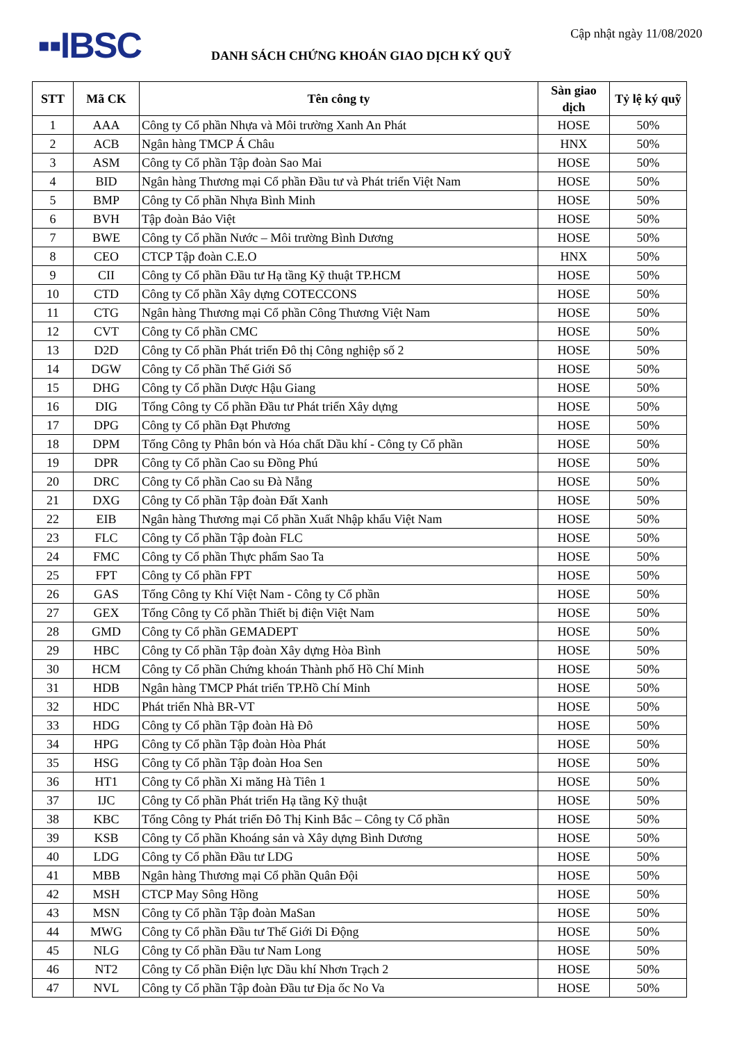▪▪IBSC
DANH SÁCH CHỨNG KHOÁN GIAO DỊCH KÝ QUỸ
Cập nhật ngày 11/08/2020
| STT | Mã CK | Tên công ty | Sàn giao dịch | Tỷ lệ ký quỹ |
| --- | --- | --- | --- | --- |
| 1 | AAA | Công ty Cổ phần Nhựa và Môi trường Xanh An Phát | HOSE | 50% |
| 2 | ACB | Ngân hàng TMCP Á Châu | HNX | 50% |
| 3 | ASM | Công ty Cổ phần Tập đoàn Sao Mai | HOSE | 50% |
| 4 | BID | Ngân hàng Thương mại Cổ phần Đầu tư và Phát triển Việt Nam | HOSE | 50% |
| 5 | BMP | Công ty Cổ phần Nhựa Bình Minh | HOSE | 50% |
| 6 | BVH | Tập đoàn Bảo Việt | HOSE | 50% |
| 7 | BWE | Công ty Cổ phần Nước – Môi trường Bình Dương | HOSE | 50% |
| 8 | CEO | CTCP Tập đoàn C.E.O | HNX | 50% |
| 9 | CII | Công ty Cổ phần Đầu tư Hạ tầng Kỹ thuật TP.HCM | HOSE | 50% |
| 10 | CTD | Công ty Cổ phần Xây dựng COTECCONS | HOSE | 50% |
| 11 | CTG | Ngân hàng Thương mại Cổ phần Công Thương Việt Nam | HOSE | 50% |
| 12 | CVT | Công ty Cổ phần CMC | HOSE | 50% |
| 13 | D2D | Công ty Cổ phần Phát triển Đô thị Công nghiệp số 2 | HOSE | 50% |
| 14 | DGW | Công ty Cổ phần Thế Giới Số | HOSE | 50% |
| 15 | DHG | Công ty Cổ phần Dược Hậu Giang | HOSE | 50% |
| 16 | DIG | Tổng Công ty Cổ phần Đầu tư Phát triển Xây dựng | HOSE | 50% |
| 17 | DPG | Công ty Cổ phần Đạt Phương | HOSE | 50% |
| 18 | DPM | Tổng Công ty Phân bón và Hóa chất Dầu khí - Công ty Cổ phần | HOSE | 50% |
| 19 | DPR | Công ty Cổ phần Cao su Đồng Phú | HOSE | 50% |
| 20 | DRC | Công ty Cổ phần Cao su Đà Nẵng | HOSE | 50% |
| 21 | DXG | Công ty Cổ phần Tập đoàn Đất Xanh | HOSE | 50% |
| 22 | EIB | Ngân hàng Thương mại Cổ phần Xuất Nhập khẩu Việt Nam | HOSE | 50% |
| 23 | FLC | Công ty Cổ phần Tập đoàn FLC | HOSE | 50% |
| 24 | FMC | Công ty Cổ phần Thực phẩm Sao Ta | HOSE | 50% |
| 25 | FPT | Công ty Cổ phần FPT | HOSE | 50% |
| 26 | GAS | Tổng Công ty Khí Việt Nam - Công ty Cổ phần | HOSE | 50% |
| 27 | GEX | Tổng Công ty Cổ phần Thiết bị điện Việt Nam | HOSE | 50% |
| 28 | GMD | Công ty Cổ phần GEMADEPT | HOSE | 50% |
| 29 | HBC | Công ty Cổ phần Tập đoàn Xây dựng Hòa Bình | HOSE | 50% |
| 30 | HCM | Công ty Cổ phần Chứng khoán Thành phố Hồ Chí Minh | HOSE | 50% |
| 31 | HDB | Ngân hàng TMCP Phát triển TP.Hồ Chí Minh | HOSE | 50% |
| 32 | HDC | Phát triển Nhà BR-VT | HOSE | 50% |
| 33 | HDG | Công ty Cổ phần Tập đoàn Hà Đô | HOSE | 50% |
| 34 | HPG | Công ty Cổ phần Tập đoàn Hòa Phát | HOSE | 50% |
| 35 | HSG | Công ty Cổ phần Tập đoàn Hoa Sen | HOSE | 50% |
| 36 | HT1 | Công ty Cổ phần Xi măng Hà Tiên 1 | HOSE | 50% |
| 37 | IJC | Công ty Cổ phần Phát triển Hạ tầng Kỹ thuật | HOSE | 50% |
| 38 | KBC | Tổng Công ty Phát triển Đô Thị Kinh Bắc – Công ty Cổ phần | HOSE | 50% |
| 39 | KSB | Công ty Cổ phần Khoáng sản và Xây dựng Bình Dương | HOSE | 50% |
| 40 | LDG | Công ty Cổ phần Đầu tư LDG | HOSE | 50% |
| 41 | MBB | Ngân hàng Thương mại Cổ phần Quân Đội | HOSE | 50% |
| 42 | MSH | CTCP May Sông Hồng | HOSE | 50% |
| 43 | MSN | Công ty Cổ phần Tập đoàn MaSan | HOSE | 50% |
| 44 | MWG | Công ty Cổ phần Đầu tư Thế Giới Di Động | HOSE | 50% |
| 45 | NLG | Công ty Cổ phần Đầu tư Nam Long | HOSE | 50% |
| 46 | NT2 | Công ty Cổ phần Điện lực Dầu khí Nhơn Trạch 2 | HOSE | 50% |
| 47 | NVL | Công ty Cổ phần Tập đoàn Đầu tư Địa ốc No Va | HOSE | 50% |